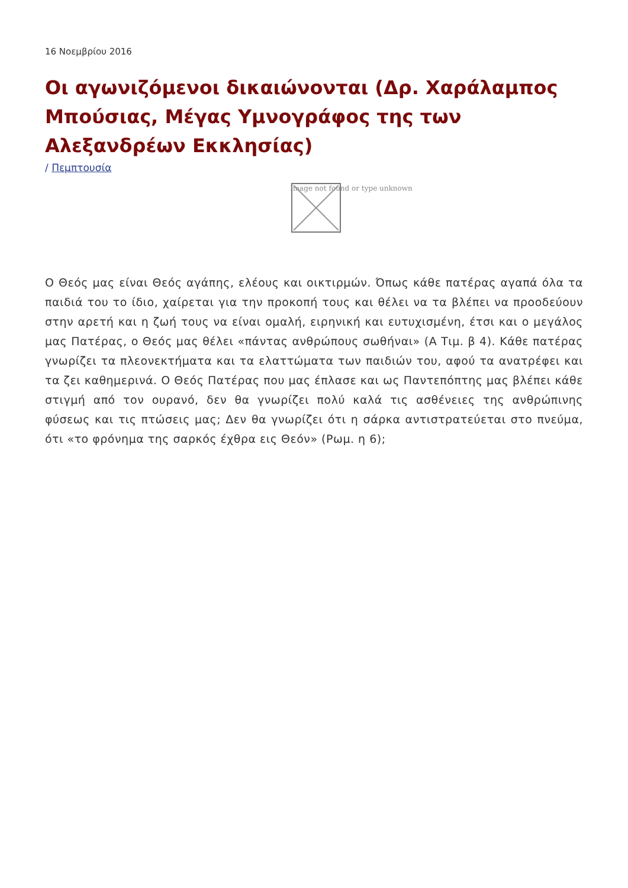16 Νοεμβρίου 2016
Οι αγωνιζόμενοι δικαιώνονται (Δρ. Χαράλαμπος Μπούσιας, Μέγας Υμνογράφος της των Αλεξανδρέων Εκκλησίας)
/ Πεμπτουσία
Image not found or type unknown
Ο Θεός μας είναι Θεός αγάπης, ελέους και οικτιρμών. Όπως κάθε πατέρας αγαπά όλα τα παιδιά του το ίδιο, χαίρεται για την προκοπή τους και θέλει να τα βλέπει να προοδεύουν στην αρετή και η ζωή τους να είναι ομαλή, ειρηνική και ευτυχισμένη, έτσι και ο μεγάλος μας Πατέρας, ο Θεός μας θέλει «πάντας ανθρώπους σωθήναι» (Α Τιμ. β 4). Κάθε πατέρας γνωρίζει τα πλεονεκτήματα και τα ελαττώματα των παιδιών του, αφού τα ανατρέφει και τα ζει καθημερινά. Ο Θεός Πατέρας που μας έπλασε και ως Παντεπόπτης μας βλέπει κάθε στιγμή από τον ουρανό, δεν θα γνωρίζει πολύ καλά τις ασθένειες της ανθρώπινης φύσεως και τις πτώσεις μας; Δεν θα γνωρίζει ότι η σάρκα αντιστρατεύεται στο πνεύμα, ότι «το φρόνημα της σαρκός έχθρα εις Θεόν» (Ρωμ. η 6);